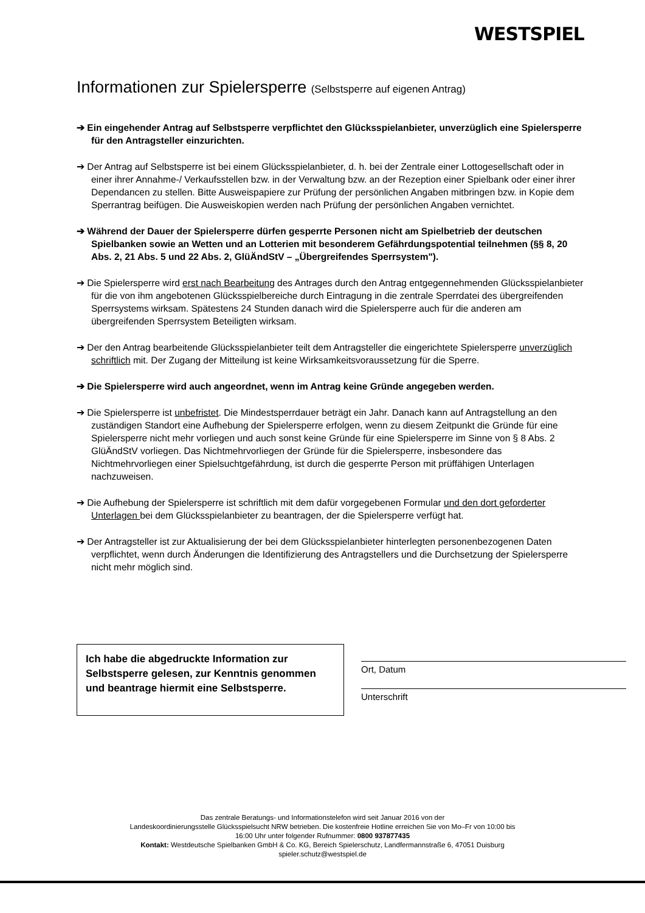WESTSPIEL
Informationen zur Spielersperre (Selbstsperre auf eigenen Antrag)
➔ Ein eingehender Antrag auf Selbstsperre verpflichtet den Glücksspielanbieter, unverzüglich eine Spielersperre für den Antragsteller einzurichten.
➔ Der Antrag auf Selbstsperre ist bei einem Glücksspielanbieter, d. h. bei der Zentrale einer Lottogesellschaft oder in einer ihrer Annahme-/ Verkaufsstellen bzw. in der Verwaltung bzw. an der Rezeption einer Spielbank oder einer ihrer Dependancen zu stellen. Bitte Ausweispapiere zur Prüfung der persönlichen Angaben mitbringen bzw. in Kopie dem Sperrantrag beifügen. Die Ausweiskopien werden nach Prüfung der persönlichen Angaben vernichtet.
➔ Während der Dauer der Spielersperre dürfen gesperrte Personen nicht am Spielbetrieb der deutschen Spielbanken sowie an Wetten und an Lotterien mit besonderem Gefährdungspotential teilnehmen (§§ 8, 20 Abs. 2, 21 Abs. 5 und 22 Abs. 2, GlüÄndStV – „Übergreifendes Sperrsystem").
➔ Die Spielersperre wird erst nach Bearbeitung des Antrages durch den Antrag entgegennehmenden Glücksspielanbieter für die von ihm angebotenen Glücksspielbereiche durch Eintragung in die zentrale Sperrdatei des übergreifenden Sperrsystems wirksam. Spätestens 24 Stunden danach wird die Spielersperre auch für die anderen am übergreifenden Sperrsystem Beteiligten wirksam.
➔ Der den Antrag bearbeitende Glücksspielanbieter teilt dem Antragsteller die eingerichtete Spielersperre unverzüglich schriftlich mit. Der Zugang der Mitteilung ist keine Wirksamkeitsvoraussetzung für die Sperre.
➔ Die Spielersperre wird auch angeordnet, wenn im Antrag keine Gründe angegeben werden.
➔ Die Spielersperre ist unbefristet. Die Mindestsperrdauer beträgt ein Jahr. Danach kann auf Antragstellung an den zuständigen Standort eine Aufhebung der Spielersperre erfolgen, wenn zu diesem Zeitpunkt die Gründe für eine Spielersperre nicht mehr vorliegen und auch sonst keine Gründe für eine Spielersperre im Sinne von § 8 Abs. 2 GlüÄndStV vorliegen. Das Nichtmehrvorliegen der Gründe für die Spielersperre, insbesondere das Nichtmehrvorliegen einer Spielsuchtgefährdung, ist durch die gesperrte Person mit prüffähigen Unterlagen nachzuweisen.
➔ Die Aufhebung der Spielersperre ist schriftlich mit dem dafür vorgegebenen Formular und den dort geforderter Unterlagen bei dem Glücksspielanbieter zu beantragen, der die Spielersperre verfügt hat.
➔ Der Antragsteller ist zur Aktualisierung der bei dem Glücksspielanbieter hinterlegten personenbezogenen Daten verpflichtet, wenn durch Änderungen die Identifizierung des Antragstellers und die Durchsetzung der Spielersperre nicht mehr möglich sind.
Ich habe die abgedruckte Information zur Selbstsperre gelesen, zur Kenntnis genommen und beantrage hiermit eine Selbstsperre.
Ort, Datum
Unterschrift
Das zentrale Beratungs- und Informationstelefon wird seit Januar 2016 von der
Landeskoordinierungsstelle Glücksspielsucht NRW betrieben. Die kostenfreie Hotline erreichen Sie von Mo–Fr von 10:00 bis
16:00 Uhr unter folgender Rufnummer: 0800 937877435
Kontakt: Westdeutsche Spielbanken GmbH & Co. KG, Bereich Spielerschutz, Landfermannstraße 6, 47051 Duisburg
spieler.schutz@westspiel.de